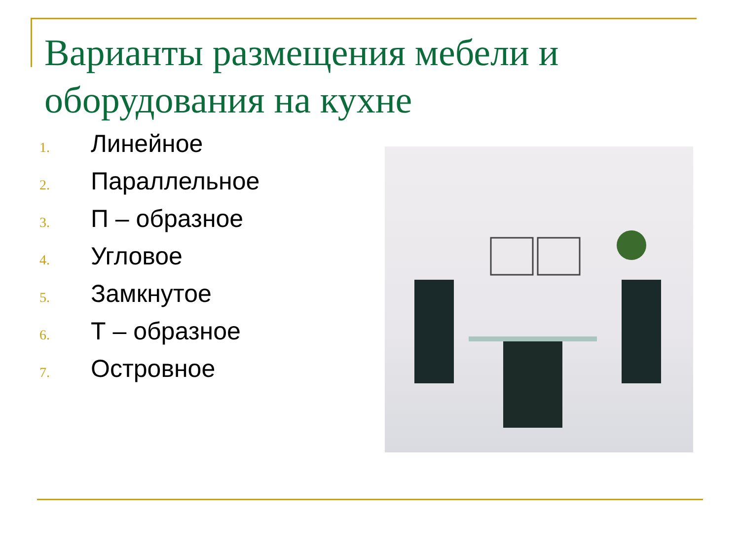Варианты размещения мебели и оборудования на кухне
1. Линейное
2. Параллельное
3. П – образное
4. Угловое
5. Замкнутое
6. Т – образное
7. Островное